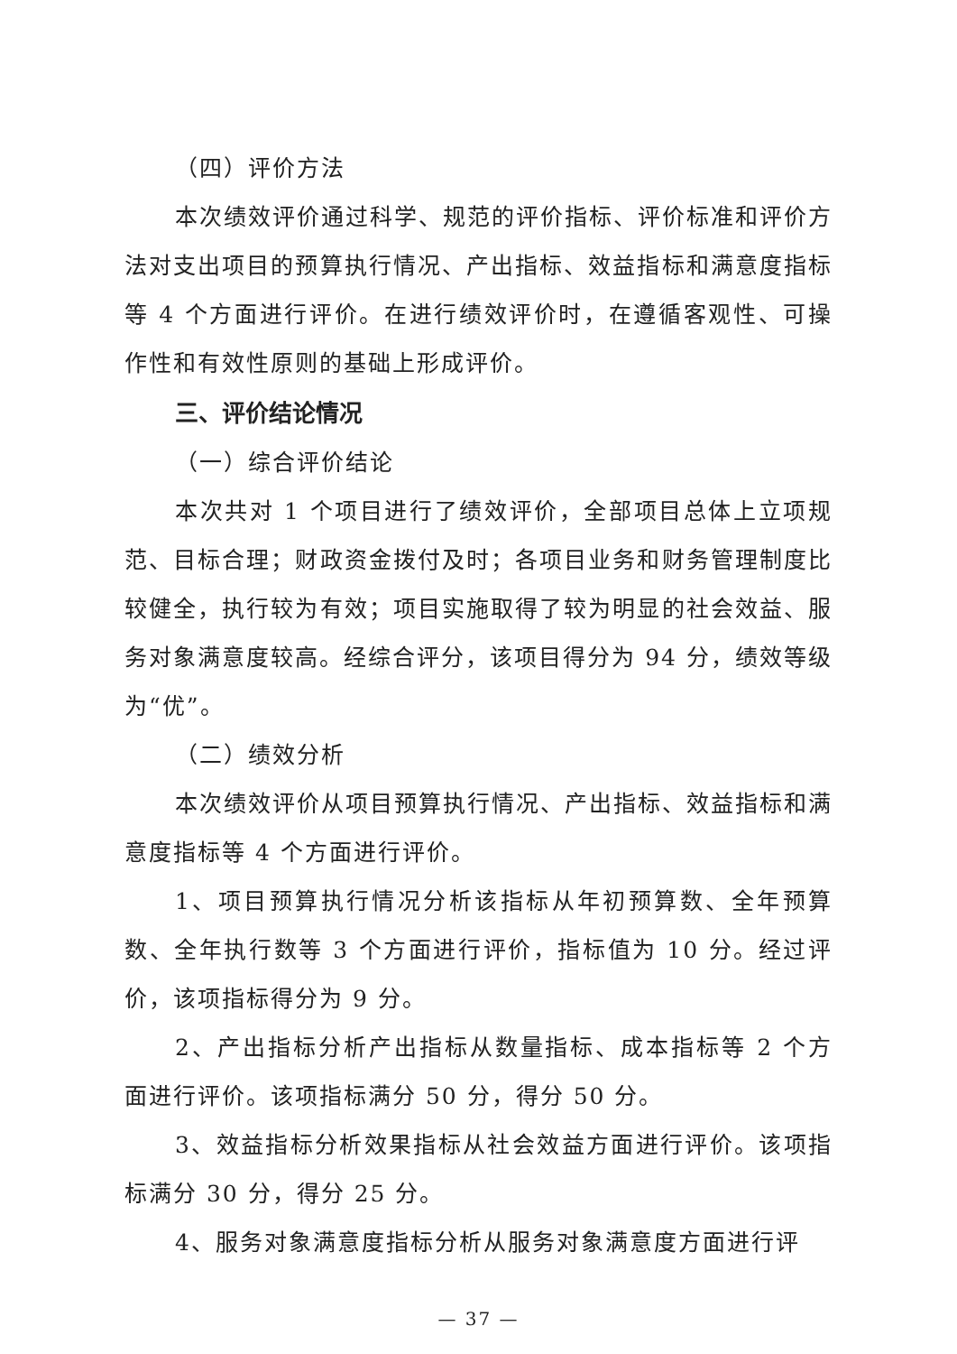（四）评价方法
本次绩效评价通过科学、规范的评价指标、评价标准和评价方法对支出项目的预算执行情况、产出指标、效益指标和满意度指标等 4 个方面进行评价。在进行绩效评价时，在遵循客观性、可操作性和有效性原则的基础上形成评价。
三、评价结论情况
（一）综合评价结论
本次共对 1 个项目进行了绩效评价，全部项目总体上立项规范、目标合理；财政资金拨付及时；各项目业务和财务管理制度比较健全，执行较为有效；项目实施取得了较为明显的社会效益、服务对象满意度较高。经综合评分，该项目得分为 94 分，绩效等级为“优”。
（二）绩效分析
本次绩效评价从项目预算执行情况、产出指标、效益指标和满意度指标等 4 个方面进行评价。
1、项目预算执行情况分析该指标从年初预算数、全年预算数、全年执行数等 3 个方面进行评价，指标值为 10 分。经过评价，该项指标得分为 9 分。
2、产出指标分析产出指标从数量指标、成本指标等 2 个方面进行评价。该项指标满分 50 分，得分 50 分。
3、效益指标分析效果指标从社会效益方面进行评价。该项指标满分 30 分，得分 25 分。
4、服务对象满意度指标分析从服务对象满意度方面进行评
— 37 —